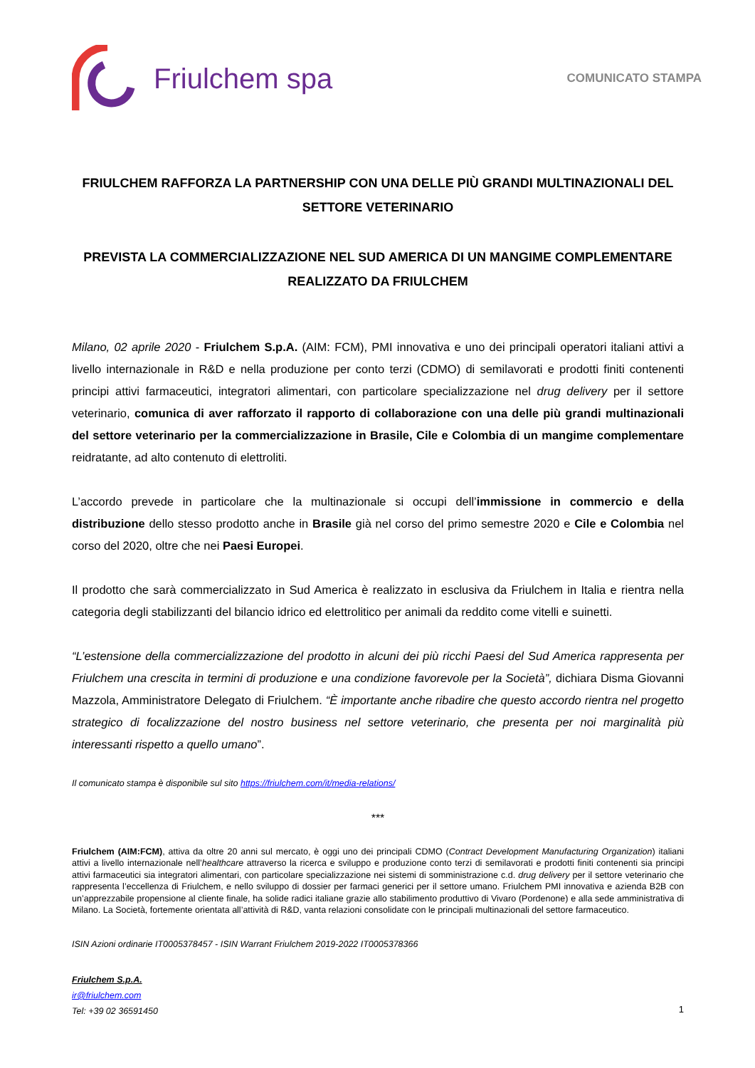Friulchem spa
COMUNICATO STAMPA
FRIULCHEM RAFFORZA LA PARTNERSHIP CON UNA DELLE PIÙ GRANDI MULTINAZIONALI DEL SETTORE VETERINARIO
PREVISTA LA COMMERCIALIZZAZIONE NEL SUD AMERICA DI UN MANGIME COMPLEMENTARE REALIZZATO DA FRIULCHEM
Milano, 02 aprile 2020 - Friulchem S.p.A. (AIM: FCM), PMI innovativa e uno dei principali operatori italiani attivi a livello internazionale in R&D e nella produzione per conto terzi (CDMO) di semilavorati e prodotti finiti contenenti principi attivi farmaceutici, integratori alimentari, con particolare specializzazione nel drug delivery per il settore veterinario, comunica di aver rafforzato il rapporto di collaborazione con una delle più grandi multinazionali del settore veterinario per la commercializzazione in Brasile, Cile e Colombia di un mangime complementare reidratante, ad alto contenuto di elettroliti.
L’accordo prevede in particolare che la multinazionale si occupi dell’immissione in commercio e della distribuzione dello stesso prodotto anche in Brasile già nel corso del primo semestre 2020 e Cile e Colombia nel corso del 2020, oltre che nei Paesi Europei.
Il prodotto che sarà commercializzato in Sud America è realizzato in esclusiva da Friulchem in Italia e rientra nella categoria degli stabilizzanti del bilancio idrico ed elettrolitico per animali da reddito come vitelli e suinetti.
“L’estensione della commercializzazione del prodotto in alcuni dei più ricchi Paesi del Sud America rappresenta per Friulchem una crescita in termini di produzione e una condizione favorevole per la Società”, dichiara Disma Giovanni Mazzola, Amministratore Delegato di Friulchem. “È importante anche ribadire che questo accordo rientra nel progetto strategico di focalizzazione del nostro business nel settore veterinario, che presenta per noi marginalità più interessanti rispetto a quello umano”.
Il comunicato stampa è disponibile sul sito https://friulchem.com/it/media-relations/
***
Friulchem (AIM:FCM), attiva da oltre 20 anni sul mercato, è oggi uno dei principali CDMO (Contract Development Manufacturing Organization) italiani attivi a livello internazionale nell’healthcare attraverso la ricerca e sviluppo e produzione conto terzi di semilavorati e prodotti finiti contenenti sia principi attivi farmaceutici sia integratori alimentari, con particolare specializzazione nei sistemi di somministrazione c.d. drug delivery per il settore veterinario che rappresenta l’eccellenza di Friulchem, e nello sviluppo di dossier per farmaci generici per il settore umano. Friulchem PMI innovativa e azienda B2B con un’apprezzabile propensione al cliente finale, ha solide radici italiane grazie allo stabilimento produttivo di Vivaro (Pordenone) e alla sede amministrativa di Milano. La Società, fortemente orientata all’attività di R&D, vanta relazioni consolidate con le principali multinazionali del settore farmaceutico.
ISIN Azioni ordinarie IT0005378457 - ISIN Warrant Friulchem 2019-2022 IT0005378366
Friulchem S.p.A.
ir@friulchem.com
Tel: +39 02 36591450
1